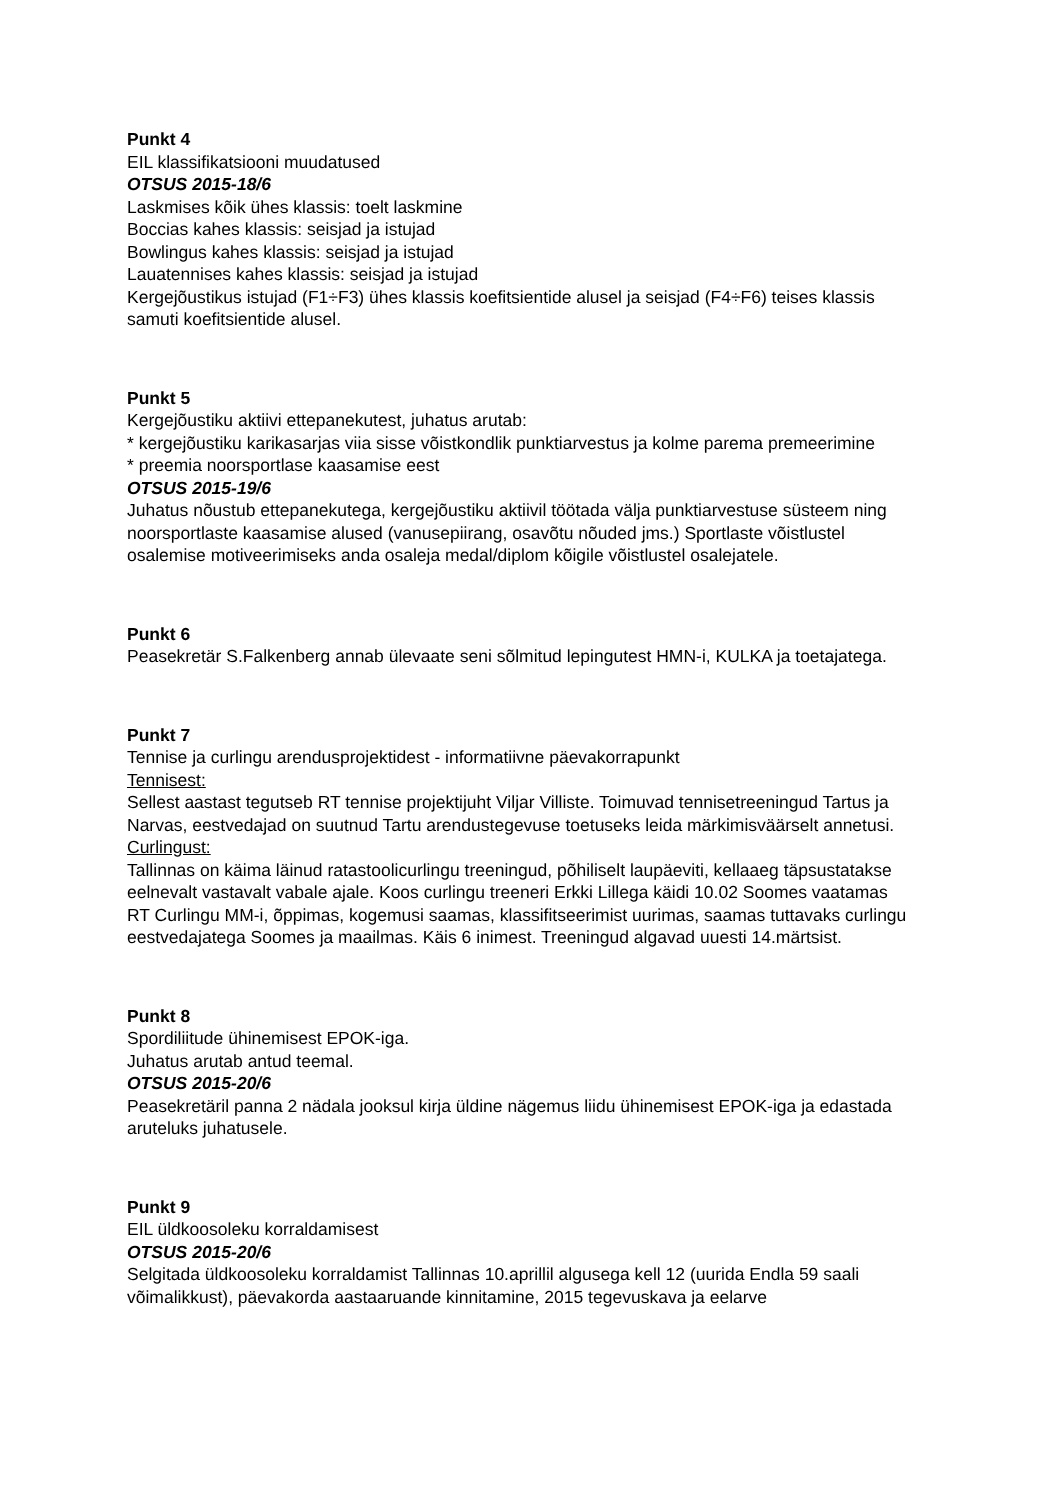Punkt 4
EIL klassifikatsiooni muudatused
OTSUS 2015-18/6
Laskmises kõik ühes klassis: toelt laskmine
Boccias kahes klassis: seisjad ja istujad
Bowlingus kahes klassis: seisjad ja istujad
Lauatennises kahes klassis: seisjad ja istujad
Kergejõustikus istujad (F1÷F3) ühes klassis koefitsientide alusel ja seisjad (F4÷F6) teises klassis samuti koefitsientide alusel.
Punkt 5
Kergejõustiku aktiivi ettepanekutest, juhatus arutab:
* kergejõustiku karikasarjas viia sisse võistkondlik punktiarvestus ja kolme parema premeerimine
* preemia noorsportlase kaasamise eest
OTSUS 2015-19/6
Juhatus nõustub ettepanekutega, kergejõustiku aktiivil töötada välja punktiarvestuse süsteem ning noorsportlaste kaasamise alused (vanusepiirang, osavõtu nõuded jms.) Sportlaste võistlustel osalemise motiveerimiseks anda osaleja medal/diplom kõigile võistlustel osalejatele.
Punkt 6
Peasekretär S.Falkenberg annab ülevaate seni sõlmitud lepingutest HMN-i, KULKA ja toetajatega.
Punkt 7
Tennise ja curlingu arendusprojektidest - informatiivne päevakorrapunkt
Tennisest:
Sellest aastast tegutseb RT tennise projektijuht Viljar Villiste. Toimuvad tennisetreeningud Tartus ja Narvas, eestvedajad on suutnud Tartu arendustegevuse toetuseks leida märkimisväärselt annetusi.
Curlingust:
Tallinnas on käima läinud ratastoolicurlingu treeningud, põhiliselt laupäeviti, kellaaeg täpsustatakse eelnevalt vastavalt vabale ajale. Koos curlingu treeneri Erkki Lillega käidi 10.02 Soomes vaatamas RT Curlingu MM-i, õppimas, kogemusi saamas, klassifitseerimist uurimas, saamas tuttavaks curlingu eestvedajatega Soomes ja maailmas. Käis 6 inimest. Treeningud algavad uuesti 14.märtsist.
Punkt 8
Spordiliitude ühinemisest EPOK-iga.
Juhatus arutab antud teemal.
OTSUS 2015-20/6
Peasekretäril panna 2 nädala jooksul kirja üldine nägemus liidu ühinemisest EPOK-iga ja edastada aruteluks juhatusele.
Punkt 9
EIL üldkoosoleku korraldamisest
OTSUS 2015-20/6
Selgitada üldkoosoleku korraldamist Tallinnas 10.aprillil algusega kell 12 (uurida Endla 59 saali võimalikkust), päevakorda aastaaruande kinnitamine, 2015 tegevuskava ja eelarve